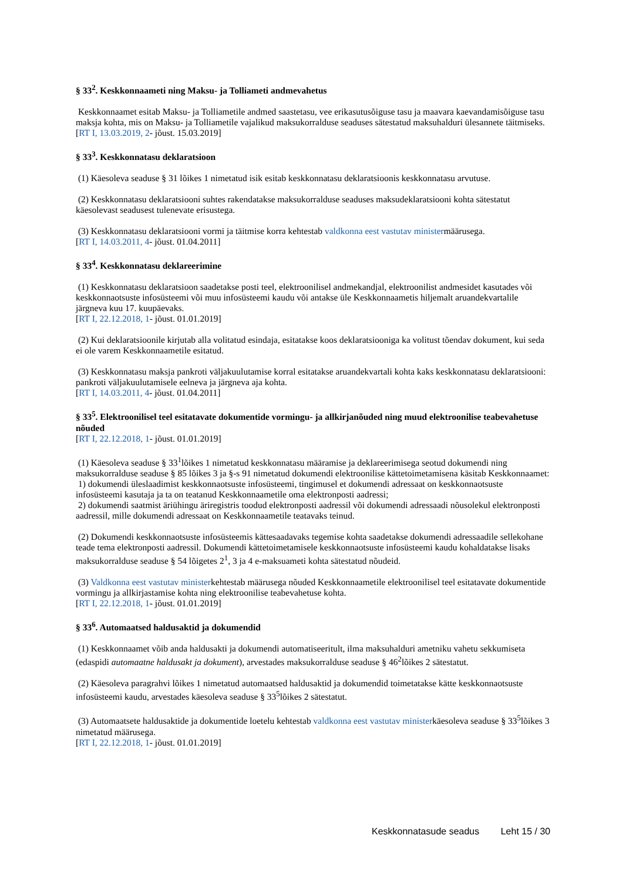§ 33<sup>2</sup>. Keskkonnaameti ning Maksu- ja Tolliameti andmevahetus
Keskkonnaamet esitab Maksu- ja Tolliametile andmed saastetasu, vee erikasutusõiguse tasu ja maavara kaevandamisõiguse tasu maksja kohta, mis on Maksu- ja Tolliametile vajalikud maksukorralduse seaduses sätestatud maksuhalduri ülesannete täitmiseks.
[RT I, 13.03.2019, 2- jõust. 15.03.2019]
§ 33<sup>3</sup>. Keskkonnatasu deklaratsioon
(1) Käesoleva seaduse § 31 lõikes 1 nimetatud isik esitab keskkonnatasu deklaratsioonis keskkonnatasu arvutuse.
(2) Keskkonnatasu deklaratsiooni suhtes rakendatakse maksukorralduse seaduses maksudeklaratsiooni kohta sätestatut käesolevast seadusest tulenevate erisustega.
(3) Keskkonnatasu deklaratsiooni vormi ja täitmise korra kehtestab valdkonna eest vastutav ministermäärusega.
[RT I, 14.03.2011, 4- jõust. 01.04.2011]
§ 33<sup>4</sup>. Keskkonnatasu deklareerimine
(1) Keskkonnatasu deklaratsioon saadetakse posti teel, elektroonilisel andmekandjal, elektroonilist andmesidet kasutades või keskkonnaotsuste infosüsteemi või muu infosüsteemi kaudu või antakse üle Keskkonnaametis hiljemalt aruandekvartalile järgneva kuu 17. kuupäevaks.
[RT I, 22.12.2018, 1- jõust. 01.01.2019]
(2) Kui deklaratsioonile kirjutab alla volitatud esindaja, esitatakse koos deklaratsiooniga ka volitust tõendav dokument, kui seda ei ole varem Keskkonnaametile esitatud.
(3) Keskkonnatasu maksja pankroti väljakuulutamise korral esitatakse aruandekvartali kohta kaks keskkonnatasu deklaratsiooni: pankroti väljakuulutamisele eelneva ja järgneva aja kohta.
[RT I, 14.03.2011, 4- jõust. 01.04.2011]
§ 33<sup>5</sup>. Elektroonilisel teel esitatavate dokumentide vormingu- ja allkirjanõuded ning muud elektroonilise teabevahetuse nõuded
[RT I, 22.12.2018, 1- jõust. 01.01.2019]
(1) Käesoleva seaduse § 33<sup>1</sup>lõikes 1 nimetatud keskkonnatasu määramise ja deklareerimisega seotud dokumendi ning maksukorralduse seaduse § 85 lõikes 3 ja §-s 91 nimetatud dokumendi elektroonilise kättetoimetamisena käsitab Keskkonnaamet:
1) dokumendi üleslaadimist keskkonnaotsuste infosüsteemi, tingimusel et dokumendi adressaat on keskkonnaotsuste infosüsteemi kasutaja ja ta on teatanud Keskkonnaametile oma elektronposti aadressi;
2) dokumendi saatmist äriühingu äriregistris toodud elektronposti aadressil või dokumendi adressaadi nõusolekul elektronposti aadressil, mille dokumendi adressaat on Keskkonnaametile teatavaks teinud.
(2) Dokumendi keskkonnaotsuste infosüsteemis kättesaadavaks tegemise kohta saadetakse dokumendi adressaadile sellekohane teade tema elektronposti aadressil. Dokumendi kättetoimetamisele keskkonnaotsuste infosüsteemi kaudu kohaldatakse lisaks maksukorralduse seaduse § 54 lõigetes 2<sup>1</sup>, 3 ja 4 e-maksuameti kohta sätestatud nõudeid.
(3) Valdkonna eest vastutav ministerkehtestab määrusega nõuded Keskkonnaametile elektroonilisel teel esitatavate dokumentide vormingu ja allkirjastamise kohta ning elektroonilise teabevahetuse kohta.
[RT I, 22.12.2018, 1- jõust. 01.01.2019]
§ 33<sup>6</sup>. Automaatsed haldusaktid ja dokumendid
(1) Keskkonnaamet võib anda haldusakti ja dokumendi automatiseeritult, ilma maksuhalduri ametniku vahetu sekkumiseta (edaspidi automaatne haldusakt ja dokument), arvestades maksukorralduse seaduse § 46<sup>2</sup>lõikes 2 sätestatut.
(2) Käesoleva paragrahvi lõikes 1 nimetatud automaatsed haldusaktid ja dokumendid toimetatakse kätte keskkonnaotsuste infosüsteemi kaudu, arvestades käesoleva seaduse § 33<sup>5</sup>lõikes 2 sätestatut.
(3) Automaatsete haldusaktide ja dokumentide loetelu kehtestab valdkonna eest vastutav ministerkäesoleva seaduse § 33<sup>5</sup>lõikes 3 nimetatud määrusega.
[RT I, 22.12.2018, 1- jõust. 01.01.2019]
Keskkonnatasude seadus Leht 15 / 30